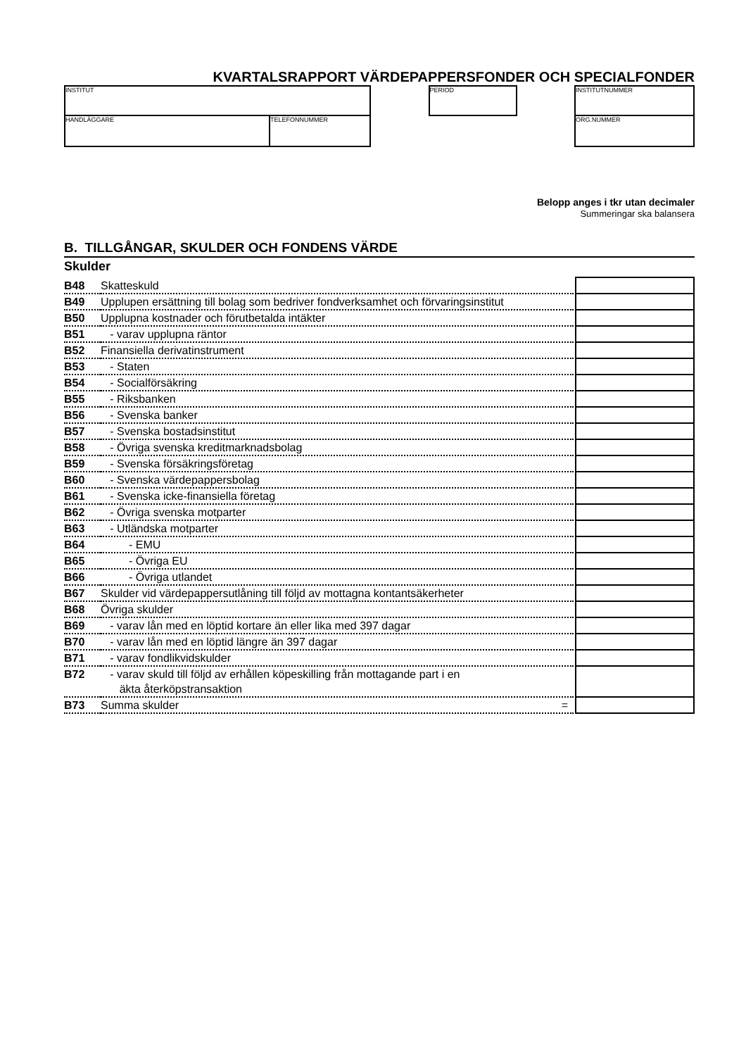KVARTALSRAPPORT VÄRDEPAPPERSFONDER OCH SPECIALFONDER
INSTITUT
HANDLÄGGARE TELEFONNUMMER
PERIOD INSTITUTNUMMER
ORG.NUMMER
Belopp anges i tkr utan decimaler
Summeringar ska balansera
B. TILLGÅNGAR, SKULDER OCH FONDENS VÄRDE
Skulder
| B48 | Skatteskuld | | |
| B49 | Upplupen ersättning till bolag som bedriver fondverksamhet och förvaringsinstitut | | |
| B50 | Upplupna kostnader och förutbetalda intäkter | | |
| B51 | - varav upplupna räntor | | |
| B52 | Finansiella derivatinstrument | | |
| B53 | - Staten | | |
| B54 | - Socialförsäkring | | |
| B55 | - Riksbanken | | |
| B56 | - Svenska banker | | |
| B57 | - Svenska bostadsinstitut | | |
| B58 | - Övriga svenska kreditmarknadsbolag | | |
| B59 | - Svenska försäkringsföretag | | |
| B60 | - Svenska värdepappersbolag | | |
| B61 | - Svenska icke-finansiella företag | | |
| B62 | - Övriga svenska motparter | | |
| B63 | - Utländska motparter | | |
| B64 | - EMU | | |
| B65 | - Övriga EU | | |
| B66 | - Övriga utlandet | | |
| B67 | Skulder vid värdepappersutlåning till följd av mottagna kontantsäkerheter | | |
| B68 | Övriga skulder | | |
| B69 | - varav lån med en löptid kortare än eller lika med 397 dagar | | |
| B70 | - varav lån med en löptid längre än 397 dagar | | |
| B71 | - varav fondlikvidskulder | | |
| B72 | - varav skuld till följd av erhållen köpeskilling från mottagande part i en äkta återköpstransaktion | | |
| B73 | Summa skulder = | | |